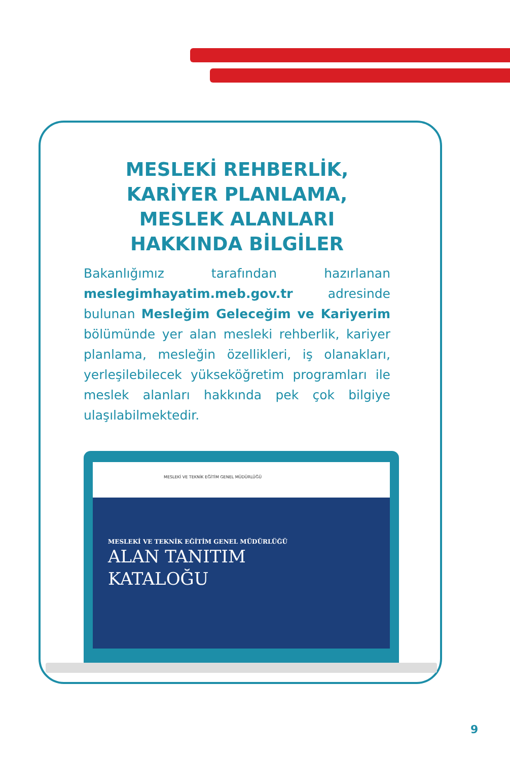MESLEKİ REHBERLİK,
KARİYER PLANLAMA,
MESLEK ALANLARI
HAKKINDA BİLGİLER
Bakanlığımız tarafından hazırlanan meslegimhayatim.meb.gov.tr adresinde bulunan Mesleğim Geleceğim ve Kariyerim bölümünde yer alan mesleki rehberlik, kariyer planlama, mesleğin özellikleri, iş olanakları, yerleşilebilecek yükseköğretim programları ile meslek alanları hakkında pek çok bilgiye ulaşılabilmektedir.
MESLEKİ VE TEKNİK EĞİTİM GENEL MÜDÜRLÜĞÜ
MESLEKİ VE TEKNİK EĞİTİM GENEL MÜDÜRLÜĞÜ
ALAN TANITIM
KATALOĞU
9